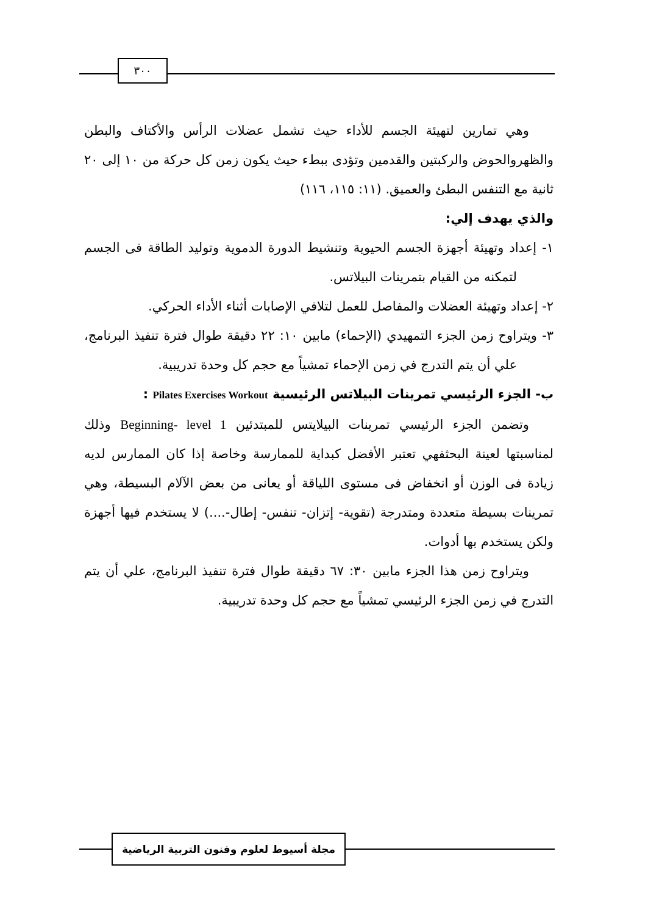٣٠٠
وهي تمارين لتهيئة الجسم للأداء حيث تشمل عضلات الرأس والأكتاف والبطن والظهروالحوض والركبتين والقدمين وتؤدى ببطء حيث يكون زمن كل حركة من ١٠ إلى ٢٠ ثانية مع التنفس البطئ والعميق. (١١: ١١٥، ١١٦)
والذي يهدف إلي:
١- إعداد وتهيئة أجهزة الجسم الحيوية وتنشيط الدورة الدموية وتوليد الطاقة فى الجسم لتمكنه من القيام بتمرينات البيلاتس.
٢- إعداد وتهيئة العضلات والمفاصل للعمل لتلافي الإصابات أثناء الأداء الحركي.
٣- ويتراوح زمن الجزء التمهيدي (الإحماء) مابين ١٠: ٢٢ دقيقة طوال فترة تنفيذ البرنامج، علي أن يتم التدرج في زمن الإحماء تمشياً مع حجم كل وحدة تدريبية.
ب- الجزء الرئيسي تمرينات البيلاتس الرئيسية Pilates Exercises Workout :
وتضمن الجزء الرئيسي تمرينات البيلايتس للمبتدئين Beginning- level 1 وذلك لمناسبتها لعينة البحثفهي تعتبر الأفضل كبداية للممارسة وخاصة إذا كان الممارس لديه زيادة فى الوزن أو انخفاض فى مستوى اللياقة أو يعانى من بعض الآلام البسيطة، وهي تمرينات بسيطة متعددة ومتدرجة (تقوية- إتزان- تنفس- إطال-....) لا يستخدم فيها أجهزة ولكن يستخدم بها أدوات.
ويتراوح زمن هذا الجزء مابين ٣٠: ٦٧ دقيقة طوال فترة تنفيذ البرنامج، علي أن يتم التدرج في زمن الجزء الرئيسي تمشياً مع حجم كل وحدة تدريبية.
مجلة أسيوط لعلوم وفنون التربية الرياضية